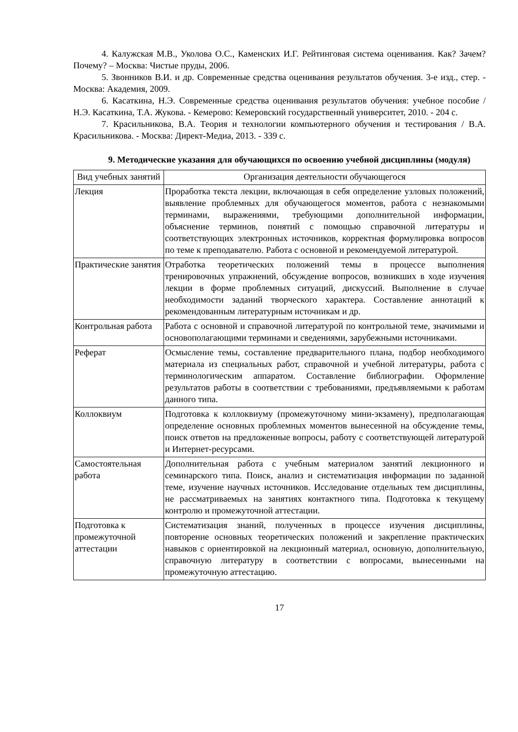4. Калужская М.В., Уколова О.С., Каменских И.Г. Рейтинговая система оценивания. Как? Зачем? Почему? – Москва: Чистые пруды, 2006.
5. Звонников В.И. и др. Современные средства оценивания результатов обучения. 3-е изд., стер. - Москва: Академия, 2009.
6. Касаткина, Н.Э. Современные средства оценивания результатов обучения: учебное пособие / Н.Э. Касаткина, Т.А. Жукова. - Кемерово: Кемеровский государственный университет, 2010. - 204 с.
7. Красильникова, В.А. Теория и технологии компьютерного обучения и тестирования / В.А. Красильникова. - Москва: Директ-Медиа, 2013. - 339 с.
9. Методические указания для обучающихся по освоению учебной дисциплины (модуля)
| Вид учебных занятий | Организация деятельности обучающегося |
| --- | --- |
| Лекция | Проработка текста лекции, включающая в себя определение узловых положений, выявление проблемных для обучающегося моментов, работа с незнакомыми терминами, выражениями, требующими дополнительной информации, объяснение терминов, понятий с помощью справочной литературы и соответствующих электронных источников, корректная формулировка вопросов по теме к преподавателю. Работа с основной и рекомендуемой литературой. |
| Практические занятия | Отработка теоретических положений темы в процессе выполнения тренировочных упражнений, обсуждение вопросов, возникших в ходе изучения лекции в форме проблемных ситуаций, дискуссий. Выполнение в случае необходимости заданий творческого характера. Составление аннотаций к рекомендованным литературным источникам и др. |
| Контрольная работа | Работа с основной и справочной литературой по контрольной теме, значимыми и основополагающими терминами и сведениями, зарубежными источниками. |
| Реферат | Осмысление темы, составление предварительного плана, подбор необходимого материала из специальных работ, справочной и учебной литературы, работа с терминологическим аппаратом. Составление библиографии. Оформление результатов работы в соответствии с требованиями, предъявляемыми к работам данного типа. |
| Коллоквиум | Подготовка к коллоквиуму (промежуточному мини-экзамену), предполагающая определение основных проблемных моментов вынесенной на обсуждение темы, поиск ответов на предложенные вопросы, работу с соответствующей литературой и Интернет-ресурсами. |
| Самостоятельная работа | Дополнительная работа с учебным материалом занятий лекционного и семинарского типа. Поиск, анализ и систематизация информации по заданной теме, изучение научных источников. Исследование отдельных тем дисциплины, не рассматриваемых на занятиях контактного типа. Подготовка к текущему контролю и промежуточной аттестации. |
| Подготовка к промежуточной аттестации | Систематизация знаний, полученных в процессе изучения дисциплины, повторение основных теоретических положений и закрепление практических навыков с ориентировкой на лекционный материал, основную, дополнительную, справочную литературу в соответствии с вопросами, вынесенными на промежуточную аттестацию. |
17